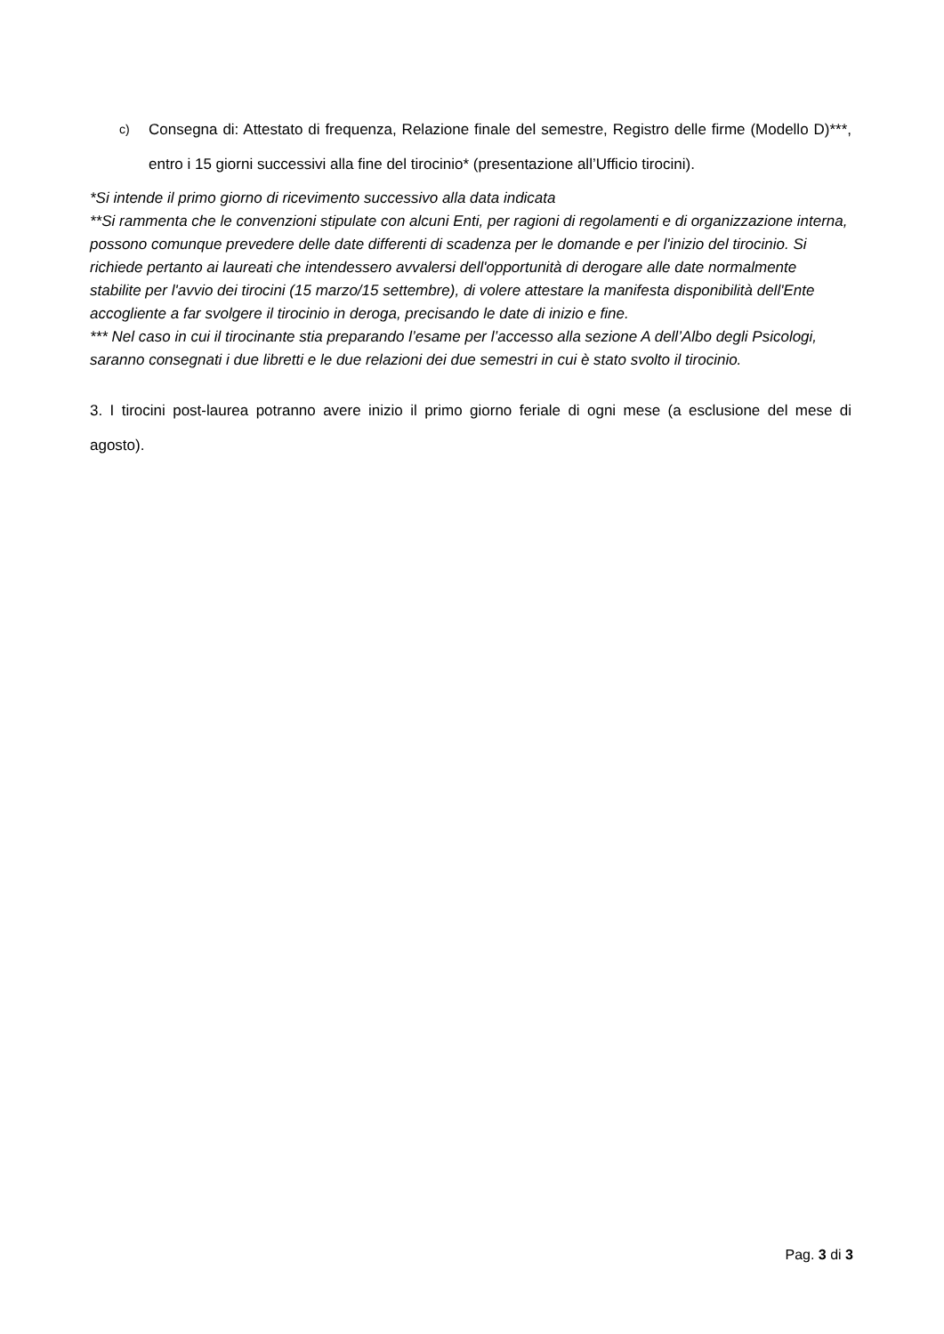c) Consegna di: Attestato di frequenza, Relazione finale del semestre, Registro delle firme (Modello D)***, entro i 15 giorni successivi alla fine del tirocinio* (presentazione all’Ufficio tirocini).
*Si intende il primo giorno di ricevimento successivo alla data indicata
**Si rammenta che le convenzioni stipulate con alcuni Enti, per ragioni di regolamenti e di organizzazione interna, possono comunque prevedere delle date differenti di scadenza per le domande e per l'inizio del tirocinio. Si richiede pertanto ai laureati che intendessero avvalersi dell'opportunità di derogare alle date normalmente stabilite per l'avvio dei tirocini (15 marzo/15 settembre), di volere attestare la manifesta disponibilità dell'Ente accogliente a far svolgere il tirocinio in deroga, precisando le date di inizio e fine.
*** Nel caso in cui il tirocinante stia preparando l’esame per l’accesso alla sezione A dell’Albo degli Psicologi, saranno consegnati i due libretti e le due relazioni dei due semestri in cui è stato svolto il tirocinio.
3. I tirocini post-laurea potranno avere inizio il primo giorno feriale di ogni mese (a esclusione del mese di agosto).
Pag. 3 di 3